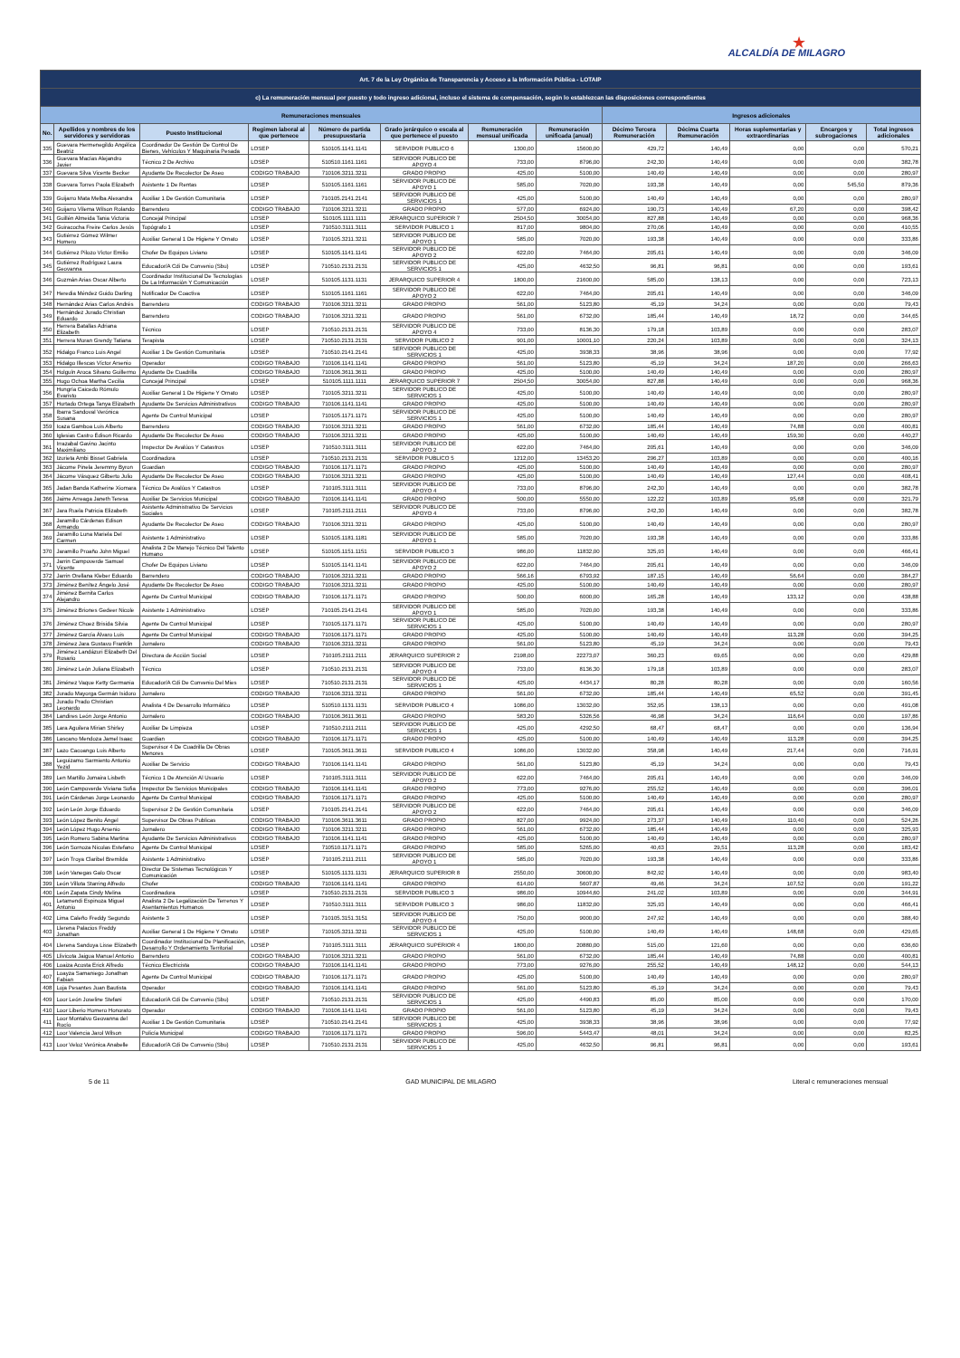★
ALCALDÍA DE MILAGRO
| Art. 7 de la Ley Orgánica de Transparencia y Acceso a la Información Pública - LOTAIP | | | | | | | | | | | | |
| --- | --- | --- | --- | --- | --- | --- | --- | --- | --- | --- | --- | --- |
| c) La remuneración mensual por puesto y todo ingreso adicional, incluso el sistema de compensación, según lo establezcan las disposiciones correspondientes | | | | | | | | | | | | |
| Remuneraciones mensuales | | | | | | | | Ingresos adicionales | | | | |
| No. | Apellidos y nombres de los servidores y servidoras | Puesto Institucional | Regimen laboral al que pertenece | Número de partida presupuestaria | Grado jerárquico o escala al que pertenece el puesto | Remuneración mensual unificada | Remuneración unificada (anual) | Décimo Tercera Remuneración | Décima Cuarta Remuneración | Horas suplementarias y extraordinarias | Encargos y subrogaciones | Total ingresos adicionales |
| 335 | Guevara Hermenegildo Angélica Beatriz | Coordinador De Gestión De Control De Bienes, Vehículos Y Maquinaria Pesada | LOSEP | 510105.1141.1141 | SERVIDOR PUBLICO 6 | 1300,00 | 15600,00 | 429,72 | 140,49 | 0,00 | 0,00 | 570,21 |
| 336 | Guevara Macías Alejandro Javier | Técnico 2 De Archivo | LOSEP | 510510.1161.1161 | SERVIDOR PUBLICO DE APOYO 4 | 733,00 | 8796,00 | 242,30 | 140,49 | 0,00 | 0,00 | 382,78 |
| 337 | Guevara Silva Vicente Becker | Ayudante De Recolector De Aseo | CODIGO TRABAJO | 710106.3211.3211 | GRADO PROPIO | 425,00 | 5100,00 | 140,49 | 140,49 | 0,00 | 0,00 | 280,97 |
| 338 | Guevara Torres Paola Elizabeth | Asistente 1 De Rentas | LOSEP | 510105.1161.1161 | SERVIDOR PUBLICO DE APOYO 1 | 585,00 | 7020,00 | 193,38 | 140,49 | 0,00 | 545,50 | 879,36 |
| 339 | Guijarro Mata Melba Alexandra | Auxiliar 1 De Gestión Comunitaria | LOSEP | 710105.2141.2141 | SERVIDOR PUBLICO DE SERVICIOS 1 | 425,00 | 5100,00 | 140,49 | 140,49 | 0,00 | 0,00 | 280,97 |
| 340 | Guijarro Vilema Wilson Rolando | Barrendero | CODIGO TRABAJO | 710106.3211.3211 | GRADO PROPIO | 577,00 | 6924,00 | 190,73 | 140,49 | 67,20 | 0,00 | 398,42 |
| 341 | Guillén Almeida Tania Victoria | Concejal Principal | LOSEP | 510105.1111.1111 | JERARQUICO SUPERIOR 7 | 2504,50 | 30054,00 | 827,88 | 140,49 | 0,00 | 0,00 | 968,36 |
| 342 | Guiracocha Freire Carlos Jesús | Topógrafo 1 | LOSEP | 710510.3111.3111 | SERVIDOR PUBLICO 1 | 817,00 | 9804,00 | 270,06 | 140,49 | 0,00 | 0,00 | 410,55 |
| 343 | Gutiérrez Gómez Wilmer Homero | Auxiliar General 1 De Higiene Y Ornato | LOSEP | 710105.3211.3211 | SERVIDOR PUBLICO DE APOYO 1 | 585,00 | 7020,00 | 193,38 | 140,49 | 0,00 | 0,00 | 333,86 |
| 344 | Gutiérrez Pilozo Víctor Emilio | Chofer De Equipos Liviano | LOSEP | 510105.1141.1141 | SERVIDOR PUBLICO DE APOYO 2 | 622,00 | 7464,00 | 205,61 | 140,49 | 0,00 | 0,00 | 346,09 |
| 345 | Gutiérrez Rodríguez Laura Geovanna | Educador/A Cdi De Convenio (Sbu) | LOSEP | 710510.2131.2131 | SERVIDOR PUBLICO DE SERVICIOS 1 | 425,00 | 4632,50 | 96,81 | 96,81 | 0,00 | 0,00 | 193,61 |
| 346 | Guzmán Arias Oscar Alberto | Coordinador Institucional De Tecnologías De La Información Y Comunicación | LOSEP | 510105.1131.1131 | JERARQUICO SUPERIOR 4 | 1800,00 | 21600,00 | 585,00 | 138,13 | 0,00 | 0,00 | 723,13 |
| 347 | Heredia Méndez Guido Darling | Notificador De Coactiva | LOSEP | 510105.1161.1161 | SERVIDOR PUBLICO DE APOYO 2 | 622,00 | 7464,00 | 205,61 | 140,49 | 0,00 | 0,00 | 346,09 |
| 348 | Hernández Arias Carlos Andrés | Barrendero | CODIGO TRABAJO | 710106.3211.3211 | GRADO PROPIO | 561,00 | 5123,80 | 45,19 | 34,24 | 0,00 | 0,00 | 79,43 |
| 349 | Hernández Jurado Christian Eduardo | Barrendero | CODIGO TRABAJO | 710106.3211.3211 | GRADO PROPIO | 561,00 | 6732,00 | 185,44 | 140,49 | 18,72 | 0,00 | 344,65 |
| 350 | Herrera Batallas Adriana Elizabeth | Técnico | LOSEP | 710510.2131.2131 | SERVIDOR PUBLICO DE APOYO 4 | 733,00 | 8136,30 | 179,18 | 103,89 | 0,00 | 0,00 | 283,07 |
| 351 | Herrera Moran Grendy Tatiana | Terapista | LOSEP | 710510.2131.2131 | SERVIDOR PUBLICO 2 | 901,00 | 10001,10 | 220,24 | 103,89 | 0,00 | 0,00 | 324,13 |
| 352 | Hidalgo Franco Luis Angel | Auxiliar 1 De Gestión Comunitaria | LOSEP | 710510.2141.2141 | SERVIDOR PUBLICO DE SERVICIOS 1 | 425,00 | 3938,33 | 38,96 | 38,96 | 0,00 | 0,00 | 77,92 |
| 353 | Hidalgo Illescas Víctor Arsenio | Operador | CODIGO TRABAJO | 710106.1141.1141 | GRADO PROPIO | 561,00 | 5123,80 | 45,19 | 34,24 | 187,20 | 0,00 | 266,63 |
| 354 | Holguín Aroca Silvano Guillermo | Ayudante De Cuadrilla | CODIGO TRABAJO | 710106.3611.3611 | GRADO PROPIO | 425,00 | 5100,00 | 140,49 | 140,49 | 0,00 | 0,00 | 280,97 |
| 355 | Hugo Ochoa Martha Cecilia | Concejal Principal | LOSEP | 510105.1111.1111 | JERARQUICO SUPERIOR 7 | 2504,50 | 30054,00 | 827,88 | 140,49 | 0,00 | 0,00 | 968,36 |
| 356 | Hungría Caicedo Rómulo Evaristo | Auxiliar General 1 De Higiene Y Ornato | LOSEP | 710105.3211.3211 | SERVIDOR PUBLICO DE SERVICIOS 1 | 425,00 | 5100,00 | 140,49 | 140,49 | 0,00 | 0,00 | 280,97 |
| 357 | Hurtado Ortega Tanya Elizabeth | Ayudante De Servicios Administrativos | CODIGO TRABAJO | 710106.1141.1141 | GRADO PROPIO | 425,00 | 5100,00 | 140,49 | 140,49 | 0,00 | 0,00 | 280,97 |
| 358 | Ibarra Sandoval Verónica Susana | Agente De Control Municipal | LOSEP | 710105.1171.1171 | SERVIDOR PUBLICO DE SERVICIOS 1 | 425,00 | 5100,00 | 140,49 | 140,49 | 0,00 | 0,00 | 280,97 |
| 359 | Icaza Gamboa Luis Alberto | Barrendero | CODIGO TRABAJO | 710106.3211.3211 | GRADO PROPIO | 561,00 | 6732,00 | 185,44 | 140,49 | 74,88 | 0,00 | 400,81 |
| 360 | Iglesias Castro Édison Ricardo | Ayudante De Recolector De Aseo | CODIGO TRABAJO | 710106.3211.3211 | GRADO PROPIO | 425,00 | 5100,00 | 140,49 | 140,49 | 159,30 | 0,00 | 440,27 |
| 361 | Irrazabal Gavino Jacinto Maximiliano | Inspector De Avalúos Y Catastros | LOSEP | 710510.3111.3111 | SERVIDOR PUBLICO DE APOYO 2 | 622,00 | 7464,00 | 205,61 | 140,49 | 0,00 | 0,00 | 346,09 |
| 362 | Izurieta Ambi Bisset Gabriela | Coordinadora | LOSEP | 710510.2131.2131 | SERVIDOR PUBLICO 5 | 1212,00 | 13453,20 | 296,27 | 103,89 | 0,00 | 0,00 | 400,16 |
| 363 | Jácome Pinela Jeremmy Byron | Guardian | CODIGO TRABAJO | 710106.1171.1171 | GRADO PROPIO | 425,00 | 5100,00 | 140,49 | 140,49 | 0,00 | 0,00 | 280,97 |
| 364 | Jácome Vásquez Gilberto Julio | Ayudante De Recolector De Aseo | CODIGO TRABAJO | 710106.3211.3211 | GRADO PROPIO | 425,00 | 5100,00 | 140,49 | 140,49 | 127,44 | 0,00 | 408,41 |
| 365 | Jadan Banda Katherine Xiomara | Técnico De Avalúos Y Catastros | LOSEP | 710105.3111.3111 | SERVIDOR PUBLICO DE APOYO 4 | 733,00 | 8796,00 | 242,30 | 140,49 | 0,00 | 0,00 | 382,78 |
| 366 | Jaime Arreaga Janeth Teresa | Auxiliar De Servicios Municipal | CODIGO TRABAJO | 710106.1141.1141 | GRADO PROPIO | 500,00 | 5550,00 | 122,22 | 103,89 | 95,68 | 0,00 | 321,79 |
| 367 | Jara Ruela Patricia Elizabeth | Asistente Administrativo De Servicios Sociales | LOSEP | 710105.2111.2111 | SERVIDOR PUBLICO DE APOYO 4 | 733,00 | 8796,00 | 242,30 | 140,49 | 0,00 | 0,00 | 382,78 |
| 368 | Jaramillo Cárdenas Edison Armando | Ayudante De Recolector De Aseo | CODIGO TRABAJO | 710106.3211.3211 | GRADO PROPIO | 425,00 | 5100,00 | 140,49 | 140,49 | 0,00 | 0,00 | 280,97 |
| 369 | Jaramillo Luna Mariela Del Carmen | Asistente 1 Administrativo | LOSEP | 510105.1181.1181 | SERVIDOR PUBLICO DE APOYO 1 | 585,00 | 7020,00 | 193,38 | 140,49 | 0,00 | 0,00 | 333,86 |
| 370 | Jaramillo Proaño John Miguel | Analista 2 De Manejo Técnico Del Talento Humano | LOSEP | 510105.1151.1151 | SERVIDOR PUBLICO 3 | 986,00 | 11832,00 | 325,93 | 140,49 | 0,00 | 0,00 | 466,41 |
| 371 | Jarrin Campoverde Samuel Vicente | Chofer De Equipos Liviano | LOSEP | 510105.1141.1141 | SERVIDOR PUBLICO DE APOYO 2 | 622,00 | 7464,00 | 205,61 | 140,49 | 0,00 | 0,00 | 346,09 |
| 372 | Jarrin Orellana Kleber Eduardo | Barrendero | CODIGO TRABAJO | 710106.3211.3211 | GRADO PROPIO | 566,16 | 6793,92 | 187,15 | 140,49 | 56,64 | 0,00 | 384,27 |
| 373 | Jiménez Benítez Ángelo José | Ayudante De Recolector De Aseo | CODIGO TRABAJO | 710106.3211.3211 | GRADO PROPIO | 425,00 | 5100,00 | 140,49 | 140,49 | 0,00 | 0,00 | 280,97 |
| 374 | Jiménez Bernita Carlos Alejandro | Agente De Control Municipal | CODIGO TRABAJO | 710106.1171.1171 | GRADO PROPIO | 500,00 | 6000,00 | 165,28 | 140,49 | 133,12 | 0,00 | 438,88 |
| 375 | Jiménez Briones Gedeer Nicole | Asistente 1 Administrativo | LOSEP | 710105.2141.2141 | SERVIDOR PUBLICO DE APOYO 1 | 585,00 | 7020,00 | 193,38 | 140,49 | 0,00 | 0,00 | 333,86 |
| 376 | Jiménez Choez Brisida Silvia | Agente De Control Municipal | LOSEP | 710105.1171.1171 | SERVIDOR PUBLICO DE SERVICIOS 1 | 425,00 | 5100,00 | 140,49 | 140,49 | 0,00 | 0,00 | 280,97 |
| 377 | Jiménez García Álvaro Luis | Agente De Control Municipal | CODIGO TRABAJO | 710106.1171.1171 | GRADO PROPIO | 425,00 | 5100,00 | 140,49 | 140,49 | 113,28 | 0,00 | 394,25 |
| 378 | Jiménez Jara Gustavo Franklin | Jornalero | CODIGO TRABAJO | 710106.3211.3211 | GRADO PROPIO | 561,00 | 5123,80 | 45,19 | 34,24 | 0,00 | 0,00 | 79,43 |
| 379 | Jiménez Landázuri Elizabeth Del Rosario | Directora de Acción Social | LOSEP | 710105.2111.2111 | JERARQUICO SUPERIOR 2 | 2198,00 | 22273,07 | 360,23 | 69,65 | 0,00 | 0,00 | 429,88 |
| 380 | Jiménez León Juliana Elizabeth | Técnico | LOSEP | 710510.2131.2131 | SERVIDOR PUBLICO DE APOYO 4 | 733,00 | 8136,30 | 179,18 | 103,89 | 0,00 | 0,00 | 283,07 |
| 381 | Jiménez Vaque Ketty Germania | Educador/A Cdi De Convenio Del Mies | LOSEP | 710510.2131.2131 | SERVIDOR PUBLICO DE SERVICIOS 1 | 425,00 | 4434,17 | 80,28 | 80,28 | 0,00 | 0,00 | 160,56 |
| 382 | Jurado Mayorga Germán Isidoro | Jornalero | CODIGO TRABAJO | 710106.3211.3211 | GRADO PROPIO | 561,00 | 6732,00 | 185,44 | 140,49 | 65,52 | 0,00 | 391,45 |
| 383 | Jurado Prado Christian Leonardo | Analista 4 De Desarrollo Informático | LOSEP | 510510.1131.1131 | SERVIDOR PUBLICO 4 | 1086,00 | 13032,00 | 352,95 | 138,13 | 0,00 | 0,00 | 491,08 |
| 384 | Landires León Jorge Antonio | Jornalero | CODIGO TRABAJO | 710106.3611.3611 | GRADO PROPIO | 583,20 | 5326,56 | 46,98 | 34,24 | 116,64 | 0,00 | 197,86 |
| 385 | Lara Aguilera Mirian Shirley | Auxiliar De Limpieza | LOSEP | 710510.2111.2111 | SERVIDOR PUBLICO DE SERVICIOS 1 | 425,00 | 4292,50 | 68,47 | 68,47 | 0,00 | 0,00 | 136,94 |
| 386 | Lascano Mendoza Jamel Isaac | Guardian | CODIGO TRABAJO | 710106.1171.1171 | GRADO PROPIO | 425,00 | 5100,00 | 140,49 | 140,49 | 113,28 | 0,00 | 394,25 |
| 387 | Lazo Cacoango Luis Alberto | Supervisor 4 De Cuadrilla De Obras Menores | LOSEP | 710105.3611.3611 | SERVIDOR PUBLICO 4 | 1086,00 | 13032,00 | 358,98 | 140,49 | 217,44 | 0,00 | 716,91 |
| 388 | Leguizamo Sarmiento Antonio Yezid | Auxiliar De Servicio | CODIGO TRABAJO | 710106.1141.1141 | GRADO PROPIO | 561,00 | 5123,80 | 45,19 | 34,24 | 0,00 | 0,00 | 79,43 |
| 389 | Len Martillo Jomaira Lisbeth | Técnico 1 De Atención Al Usuario | LOSEP | 710105.3111.3111 | SERVIDOR PUBLICO DE APOYO 2 | 622,00 | 7464,00 | 205,61 | 140,49 | 0,00 | 0,00 | 346,09 |
| 390 | León Campoverde Viviana Sofia | Inspector De Servicios Municipales | CODIGO TRABAJO | 710106.1141.1141 | GRADO PROPIO | 773,00 | 9276,00 | 255,52 | 140,49 | 0,00 | 0,00 | 396,01 |
| 391 | León Cárdenas Jorge Leonardo | Agente De Control Municipal | CODIGO TRABAJO | 710106.1171.1171 | GRADO PROPIO | 425,00 | 5100,00 | 140,49 | 140,49 | 0,00 | 0,00 | 280,97 |
| 392 | León León Jorge Eduardo | Supervisor 2 De Gestión Comunitaria | LOSEP | 710105.2141.2141 | SERVIDOR PUBLICO DE APOYO 2 | 622,00 | 7464,00 | 205,61 | 140,49 | 0,00 | 0,00 | 346,09 |
| 393 | León López Benito Ángel | Supervisor De Obras Publicas | CODIGO TRABAJO | 710106.3611.3611 | GRADO PROPIO | 827,00 | 9924,00 | 273,37 | 140,49 | 110,40 | 0,00 | 524,26 |
| 394 | León López Hugo Arsenio | Jornalero | CODIGO TRABAJO | 710106.3211.3211 | GRADO PROPIO | 561,00 | 6732,00 | 185,44 | 140,49 | 0,00 | 0,00 | 325,93 |
| 395 | León Romero Sabina Martina | Ayudante De Servicios Administrativos | CODIGO TRABAJO | 710106.1141.1141 | GRADO PROPIO | 425,00 | 5100,00 | 140,49 | 140,49 | 0,00 | 0,00 | 280,97 |
| 396 | León Sornoza Nicolas Estefano | Agente De Control Municipal | LOSEP | 710510.1171.1171 | GRADO PROPIO | 585,00 | 5265,00 | 40,63 | 29,51 | 113,28 | 0,00 | 183,42 |
| 397 | León Troya Claribel Bremilda | Asistente 1 Administrativo | LOSEP | 710105.2111.2111 | SERVIDOR PUBLICO DE APOYO 1 | 585,00 | 7020,00 | 193,38 | 140,49 | 0,00 | 0,00 | 333,86 |
| 398 | León Vanegas Galo Oscar | Director De Sistemas Tecnológicos Y Comunicación | LOSEP | 510105.1131.1131 | JERARQUICO SUPERIOR 8 | 2550,00 | 30600,00 | 842,92 | 140,49 | 0,00 | 0,00 | 983,40 |
| 399 | León Villota Starring Alfredo | Chofer | CODIGO TRABAJO | 710106.1141.1141 | GRADO PROPIO | 614,00 | 5607,87 | 49,46 | 34,24 | 107,52 | 0,00 | 191,22 |
| 400 | León Zapata Cindy Melina | Coordinadora | LOSEP | 710510.2131.2131 | SERVIDOR PUBLICO 3 | 986,00 | 10944,60 | 241,02 | 103,89 | 0,00 | 0,00 | 344,91 |
| 401 | Letamendi Espinoza Miguel Antonio | Analista 2 De Legalización De Terrenos Y Asentamientos Humanos | LOSEP | 710510.3111.3111 | SERVIDOR PUBLICO 3 | 986,00 | 11832,00 | 325,93 | 140,49 | 0,00 | 0,00 | 466,41 |
| 402 | Lima Caleño Freddy Segundo | Asistente 3 | LOSEP | 710105.3151.3151 | SERVIDOR PUBLICO DE APOYO 4 | 750,00 | 9000,00 | 247,92 | 140,49 | 0,00 | 0,00 | 388,40 |
| 403 | Llerena Palacios Freddy Jonathan | Auxiliar General 1 De Higiene Y Ornato | LOSEP | 710105.3211.3211 | SERVIDOR PUBLICO DE SERVICIOS 1 | 425,00 | 5100,00 | 140,49 | 140,49 | 148,68 | 0,00 | 429,65 |
| 404 | Llerena Sandoya Lisse Elizabeth | Coordinador Institucional De Planificación, Desarrollo Y Ordenamiento Territorial | LOSEP | 710105.3111.3111 | JERARQUICO SUPERIOR 4 | 1800,00 | 20880,00 | 515,00 | 121,60 | 0,00 | 0,00 | 636,60 |
| 405 | Llivicota Jaigua Manuel Antonio | Barrendero | CODIGO TRABAJO | 710106.3211.3211 | GRADO PROPIO | 561,00 | 6732,00 | 185,44 | 140,49 | 74,88 | 0,00 | 400,81 |
| 406 | Loaiza Acosta Erick Alfredo | Técnico Electricista | CODIGO TRABAJO | 710106.1141.1141 | GRADO PROPIO | 773,00 | 9276,00 | 255,52 | 140,49 | 148,12 | 0,00 | 544,13 |
| 407 | Loayza Samaniego Jonathan Fabian | Agente De Control Municipal | CODIGO TRABAJO | 710106.1171.1171 | GRADO PROPIO | 425,00 | 5100,00 | 140,49 | 140,49 | 0,00 | 0,00 | 280,97 |
| 408 | Loja Pesantes Juan Bautista | Operador | CODIGO TRABAJO | 710106.1141.1141 | GRADO PROPIO | 561,00 | 5123,80 | 45,19 | 34,24 | 0,00 | 0,00 | 79,43 |
| 409 | Loor León Joseline Stefani | Educador/A Cdi De Convenio (Sbu) | LOSEP | 710510.2131.2131 | SERVIDOR PUBLICO DE SERVICIOS 1 | 425,00 | 4490,83 | 85,00 | 85,00 | 0,00 | 0,00 | 170,00 |
| 410 | Loor Liberio Homero Honorato | Operador | CODIGO TRABAJO | 710106.1141.1141 | GRADO PROPIO | 561,00 | 5123,80 | 45,19 | 34,24 | 0,00 | 0,00 | 79,43 |
| 411 | Loor Montalvo Geovanna del Rocío | Auxiliar 1 De Gestión Comunitaria | LOSEP | 710510.2141.2141 | SERVIDOR PUBLICO DE SERVICIOS 1 | 425,00 | 3938,33 | 38,96 | 38,96 | 0,00 | 0,00 | 77,92 |
| 412 | Loor Valencia Jarol Wilson | Policía Municipal | CODIGO TRABAJO | 710106.1171.1171 | GRADO PROPIO | 596,00 | 5443,47 | 48,01 | 34,24 | 0,00 | 0,00 | 82,25 |
| 413 | Loor Veloz Verónica Anabelle | Educador/A Cdi De Convenio (Sbu) | LOSEP | 710510.2131.2131 | SERVIDOR PUBLICO DE SERVICIOS 1 | 425,00 | 4632,50 | 96,81 | 96,81 | 0,00 | 0,00 | 193,61 |
5 de 11 GAD MUNICIPAL DE MILAGRO Literal c remuneraciones mensual